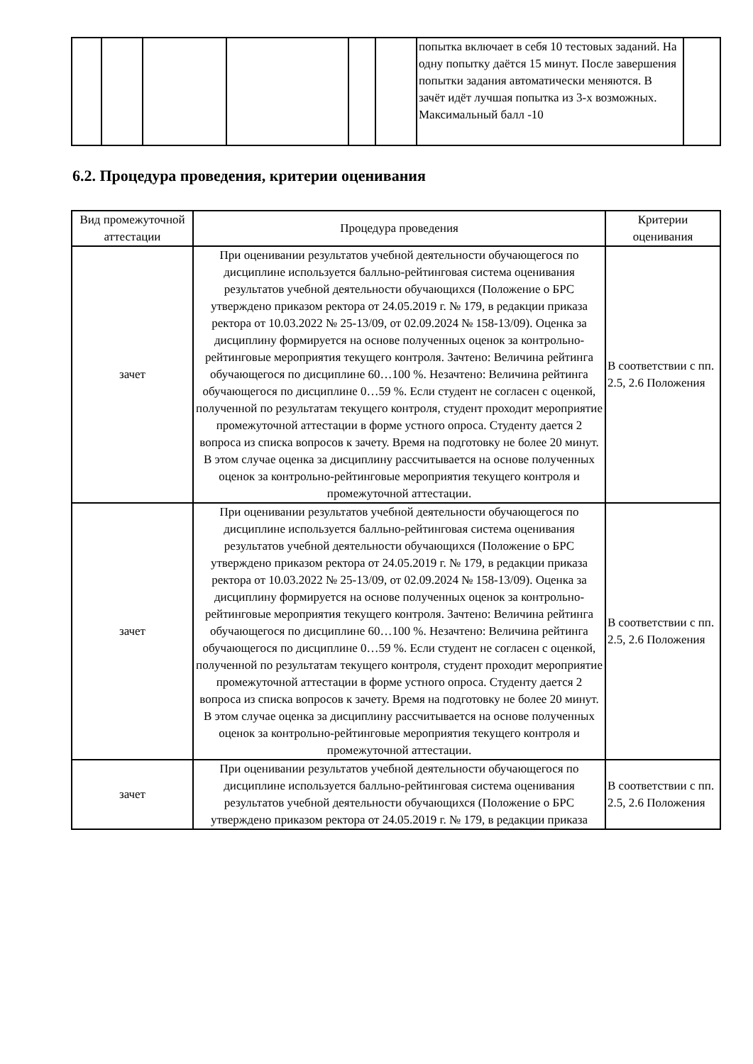| | | | | | | попытка включает в себя 10 тестовых заданий. На одну попытку даётся 15 минут. После завершения попытки задания автоматически меняются. В зачёт идёт лучшая попытка из 3-х возможных. Максимальный балл -10 | |
6.2. Процедура проведения, критерии оценивания
| Вид промежуточной аттестации | Процедура проведения | Критерии оценивания |
| --- | --- | --- |
| зачет | При оценивании результатов учебной деятельности обучающегося по дисциплине используется балльно-рейтинговая система оценивания результатов учебной деятельности обучающихся (Положение о БРС утверждено приказом ректора от 24.05.2019 г. № 179, в редакции приказа ректора от 10.03.2022 № 25-13/09, от 02.09.2024 № 158-13/09). Оценка за дисциплину формируется на основе полученных оценок за контрольно-рейтинговые мероприятия текущего контроля. Зачтено: Величина рейтинга обучающегося по дисциплине 60…100 %. Незачтено: Величина рейтинга обучающегося по дисциплине 0…59 %. Если студент не согласен с оценкой, полученной по результатам текущего контроля, студент проходит мероприятие промежуточной аттестации в форме устного опроса. Студенту дается 2 вопроса из списка вопросов к зачету. Время на подготовку не более 20 минут. В этом случае оценка за дисциплину рассчитывается на основе полученных оценок за контрольно-рейтинговые мероприятия текущего контроля и промежуточной аттестации. | В соответствии с пп. 2.5, 2.6 Положения |
| зачет | При оценивании результатов учебной деятельности обучающегося по дисциплине используется балльно-рейтинговая система оценивания результатов учебной деятельности обучающихся (Положение о БРС утверждено приказом ректора от 24.05.2019 г. № 179, в редакции приказа ректора от 10.03.2022 № 25-13/09, от 02.09.2024 № 158-13/09). Оценка за дисциплину формируется на основе полученных оценок за контрольно-рейтинговые мероприятия текущего контроля. Зачтено: Величина рейтинга обучающегося по дисциплине 60…100 %. Незачтено: Величина рейтинга обучающегося по дисциплине 0…59 %. Если студент не согласен с оценкой, полученной по результатам текущего контроля, студент проходит мероприятие промежуточной аттестации в форме устного опроса. Студенту дается 2 вопроса из списка вопросов к зачету. Время на подготовку не более 20 минут. В этом случае оценка за дисциплину рассчитывается на основе полученных оценок за контрольно-рейтинговые мероприятия текущего контроля и промежуточной аттестации. | В соответствии с пп. 2.5, 2.6 Положения |
| зачет | При оценивании результатов учебной деятельности обучающегося по дисциплине используется балльно-рейтинговая система оценивания результатов учебной деятельности обучающихся (Положение о БРС утверждено приказом ректора от 24.05.2019 г. № 179, в редакции приказа | В соответствии с пп. 2.5, 2.6 Положения |